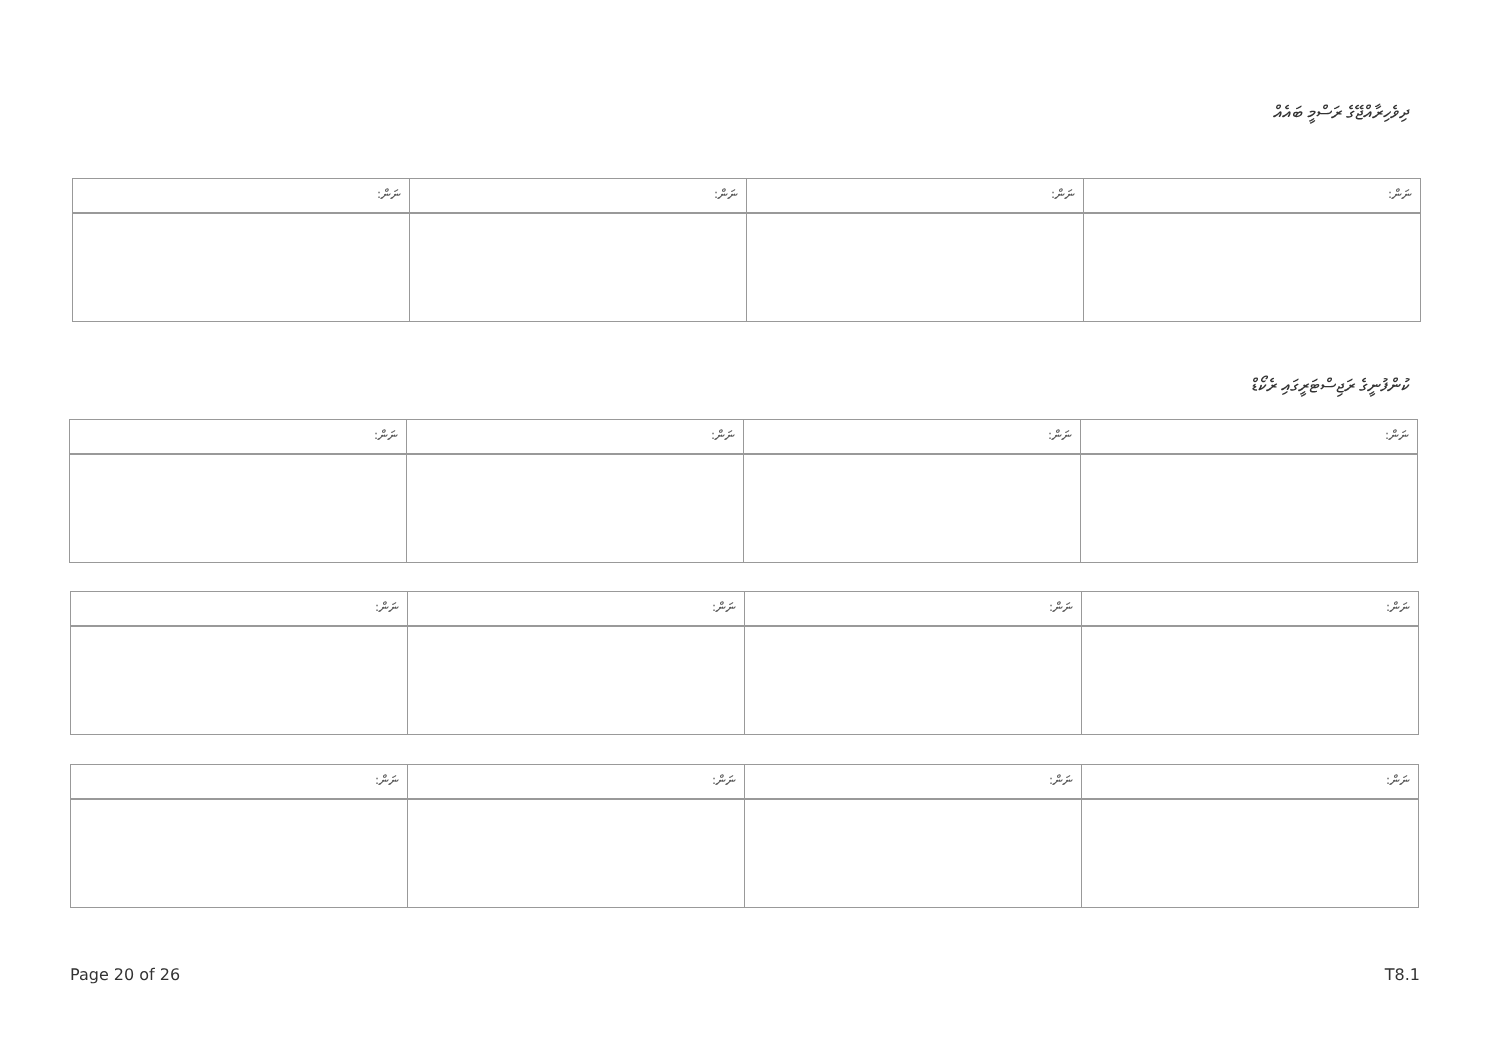ދިވެހިރާއްޖޭގެ ރަސްމީ ބައެއް
| ނަން: | ނަން: | ނަން: | ނަން: |
ކުންފުނީގެ ރަޖިސްޓަރީގައި ރެކޯޑް
| ނަން: | ނަން: | ނަން: | ނަން: |
| ނަން: | ނަން: | ނަން: | ނަން: |
| ނަން: | ނަން: | ނަން: | ނަން: |
Page 20 of 26 T8.1